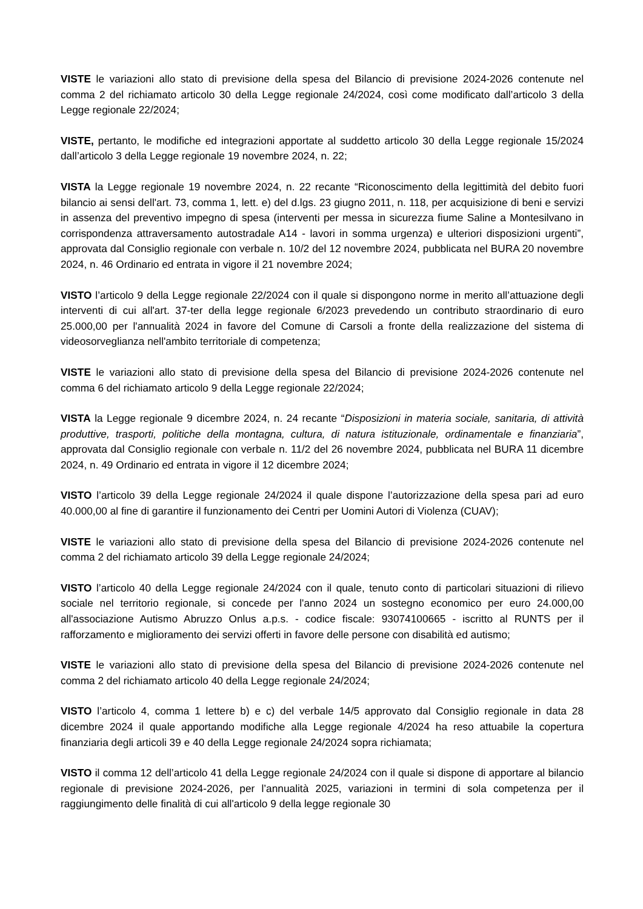VISTE le variazioni allo stato di previsione della spesa del Bilancio di previsione 2024-2026 contenute nel comma 2 del richiamato articolo 30 della Legge regionale 24/2024, così come modificato dall’articolo 3 della Legge regionale 22/2024;
VISTE, pertanto, le modifiche ed integrazioni apportate al suddetto articolo 30 della Legge regionale 15/2024 dall’articolo 3 della Legge regionale 19 novembre 2024, n. 22;
VISTA la Legge regionale 19 novembre 2024, n. 22 recante “Riconoscimento della legittimità del debito fuori bilancio ai sensi dell'art. 73, comma 1, lett. e) del d.lgs. 23 giugno 2011, n. 118, per acquisizione di beni e servizi in assenza del preventivo impegno di spesa (interventi per messa in sicurezza fiume Saline a Montesilvano in corrispondenza attraversamento autostradale A14 - lavori in somma urgenza) e ulteriori disposizioni urgenti”, approvata dal Consiglio regionale con verbale n. 10/2 del 12 novembre 2024, pubblicata nel BURA 20 novembre 2024, n. 46 Ordinario ed entrata in vigore il 21 novembre 2024;
VISTO l’articolo 9 della Legge regionale 22/2024 con il quale si dispongono norme in merito all’attuazione degli interventi di cui all'art. 37-ter della legge regionale 6/2023 prevedendo un contributo straordinario di euro 25.000,00 per l'annualità 2024 in favore del Comune di Carsoli a fronte della realizzazione del sistema di videosorveglianza nell'ambito territoriale di competenza;
VISTE le variazioni allo stato di previsione della spesa del Bilancio di previsione 2024-2026 contenute nel comma 6 del richiamato articolo 9 della Legge regionale 22/2024;
VISTA la Legge regionale 9 dicembre 2024, n. 24 recante “Disposizioni in materia sociale, sanitaria, di attività produttive, trasporti, politiche della montagna, cultura, di natura istituzionale, ordinamentale e finanziaria”, approvata dal Consiglio regionale con verbale n. 11/2 del 26 novembre 2024, pubblicata nel BURA 11 dicembre 2024, n. 49 Ordinario ed entrata in vigore il 12 dicembre 2024;
VISTO l’articolo 39 della Legge regionale 24/2024 il quale dispone l’autorizzazione della spesa pari ad euro 40.000,00 al fine di garantire il funzionamento dei Centri per Uomini Autori di Violenza (CUAV);
VISTE le variazioni allo stato di previsione della spesa del Bilancio di previsione 2024-2026 contenute nel comma 2 del richiamato articolo 39 della Legge regionale 24/2024;
VISTO l’articolo 40 della Legge regionale 24/2024 con il quale, tenuto conto di particolari situazioni di rilievo sociale nel territorio regionale, si concede per l'anno 2024 un sostegno economico per euro 24.000,00 all'associazione Autismo Abruzzo Onlus a.p.s. - codice fiscale: 93074100665 - iscritto al RUNTS per il rafforzamento e miglioramento dei servizi offerti in favore delle persone con disabilità ed autismo;
VISTE le variazioni allo stato di previsione della spesa del Bilancio di previsione 2024-2026 contenute nel comma 2 del richiamato articolo 40 della Legge regionale 24/2024;
VISTO l’articolo 4, comma 1 lettere b) e c) del verbale 14/5 approvato dal Consiglio regionale in data 28 dicembre 2024 il quale apportando modifiche alla Legge regionale 4/2024 ha reso attuabile la copertura finanziaria degli articoli 39 e 40 della Legge regionale 24/2024 sopra richiamata;
VISTO il comma 12 dell’articolo 41 della Legge regionale 24/2024 con il quale si dispone di apportare al bilancio regionale di previsione 2024-2026, per l’annualità 2025, variazioni in termini di sola competenza per il raggiungimento delle finalità di cui all'articolo 9 della legge regionale 30